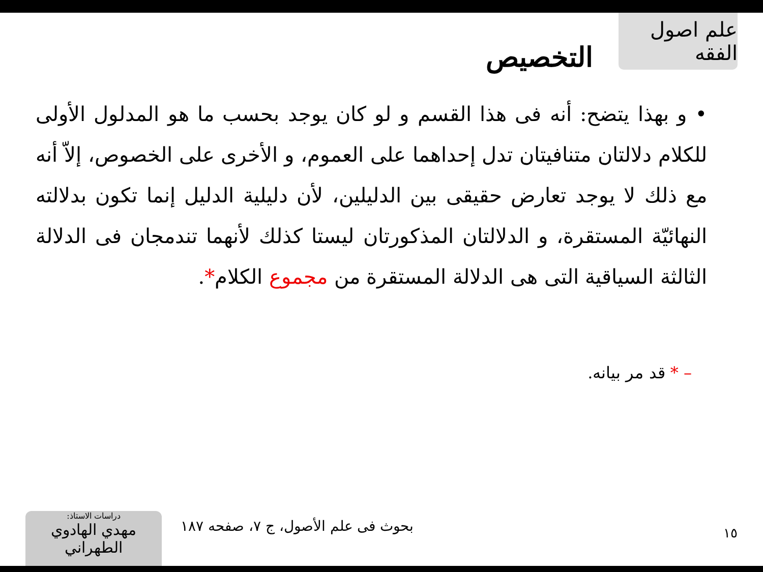علم اصول الفقه
التخصيص
• و بهذا يتضح: أنه فى هذا القسم و لو كان يوجد بحسب ما هو المدلول الأولى للكلام دلالتان متنافيتان تدل إحداهما على العموم، و الأخرى على الخصوص، إلاّ أنه مع ذلك لا يوجد تعارض حقيقى بين الدليلين، لأن دليلية الدليل إنما تكون بدلالته النهائيّة المستقرة، و الدلالتان المذكورتان ليستا كذلك لأنهما تندمجان فى الدلالة الثالثة السياقية التى هى الدلالة المستقرة من مجموع الكلام*.
– * قد مر بيانه.
دراسات الاستاذ:
مهدي الهادوي الطهراني
بحوث فى علم الأصول، ج ٧، صفحه ١٨٧
١٥